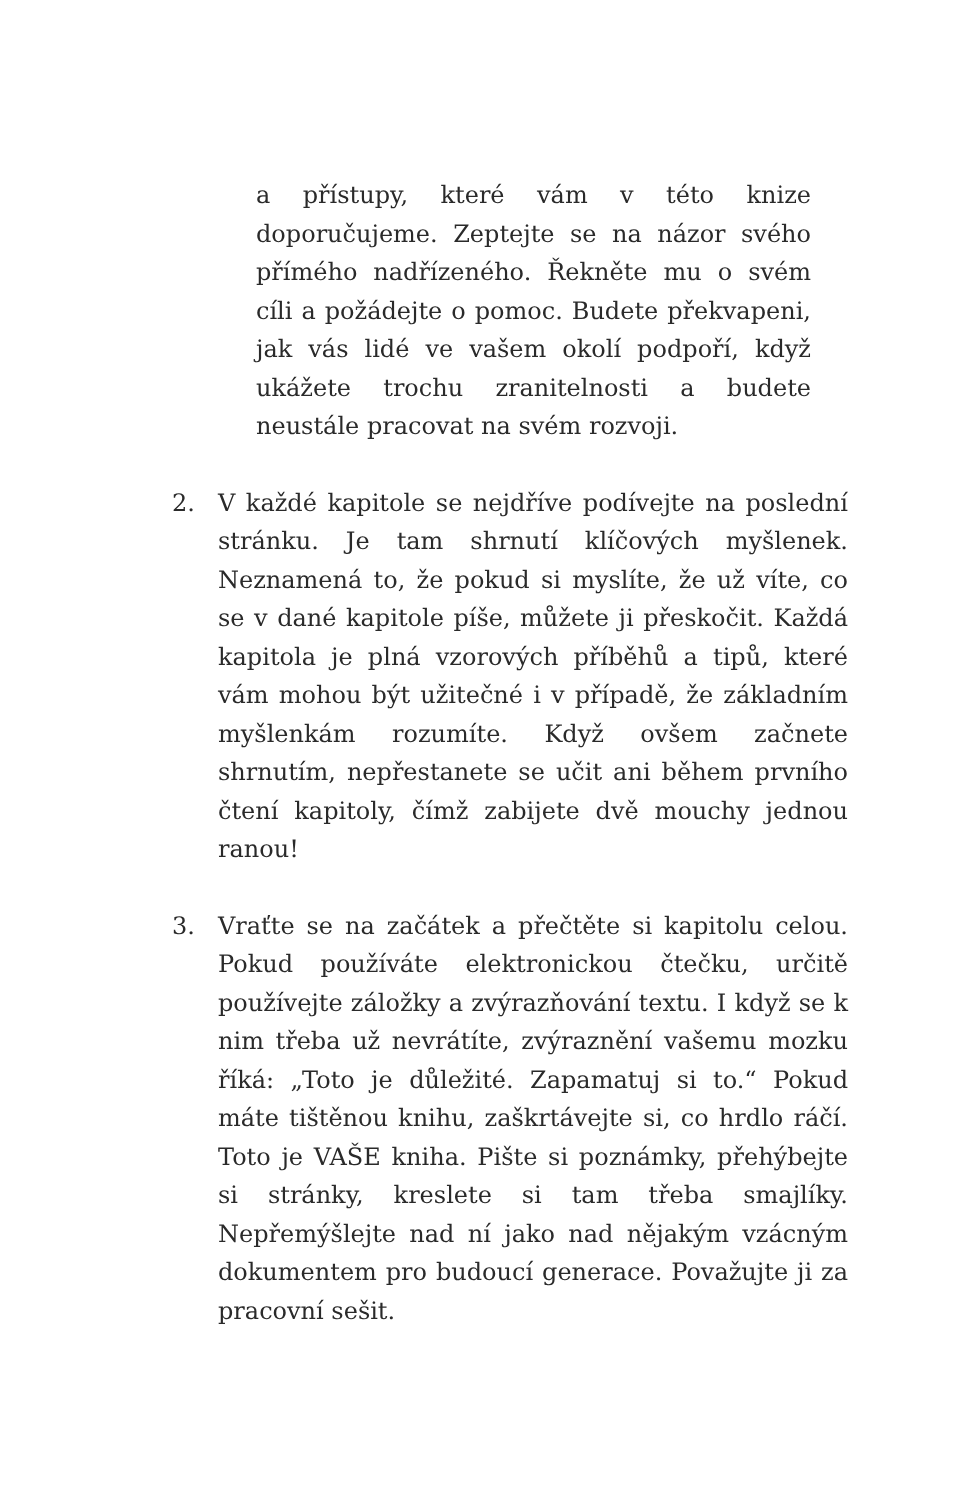a přístupy, které vám v této knize doporučujeme. Zeptejte se na názor svého přímého nadřízeného. Řekněte mu o svém cíli a požádejte o pomoc. Budete překvapeni, jak vás lidé ve vašem okolí podpoří, když ukážete trochu zranitelnosti a budete neustále pracovat na svém rozvoji.
2. V každé kapitole se nejdříve podívejte na poslední stránku. Je tam shrnutí klíčových myšlenek. Neznamená to, že pokud si myslíte, že už víte, co se v dané kapitole píše, můžete ji přeskočit. Každá kapitola je plná vzorových příběhů a tipů, které vám mohou být užitečné i v případě, že základním myšlenkám rozumíte. Když ovšem začnete shrnutím, nepřestanete se učit ani během prvního čtení kapitoly, čímž zabijete dvě mouchy jednou ranou!
3. Vraťte se na začátek a přečtěte si kapitolu celou. Pokud používáte elektronickou čtečku, určitě používejte záložky a zvýrazňování textu. I když se k nim třeba už nevrátíte, zvýraznění vašemu mozku říká: „Toto je důležité. Zapamatuj si to.“ Pokud máte tištěnou knihu, zaškrtávejte si, co hrdlo ráčí. Toto je VAŠE kniha. Pište si poznámky, přehýbejte si stránky, kreslete si tam třeba smajlíky. Nepřemýšlejte nad ní jako nad nějakým vzácným dokumentem pro budoucí generace. Považujte ji za pracovní sešit.